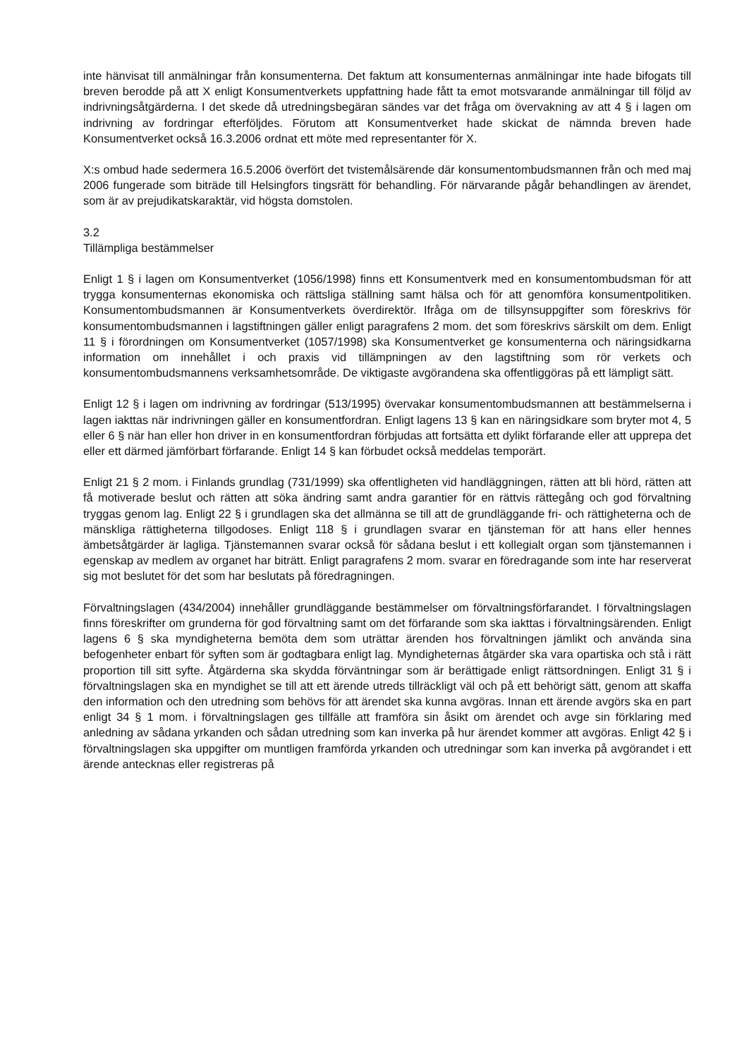inte hänvisat till anmälningar från konsumenterna. Det faktum att konsumenternas anmälningar inte hade bifogats till breven berodde på att X enligt Konsumentverkets uppfattning hade fått ta emot motsvarande anmälningar till följd av indrivningsåtgärderna. I det skede då utredningsbegäran sändes var det fråga om övervakning av att 4 § i lagen om indrivning av fordringar efterföljdes. Förutom att Konsumentverket hade skickat de nämnda breven hade Konsumentverket också 16.3.2006 ordnat ett möte med representanter för X.
X:s ombud hade sedermera 16.5.2006 överfört det tvistemålsärende där konsumentombudsmannen från och med maj 2006 fungerade som biträde till Helsingfors tingsrätt för behandling. För närvarande pågår behandlingen av ärendet, som är av prejudikatskaraktär, vid högsta domstolen.
3.2
Tillämpliga bestämmelser
Enligt 1 § i lagen om Konsumentverket (1056/1998) finns ett Konsumentverk med en konsumentombudsman för att trygga konsumenternas ekonomiska och rättsliga ställning samt hälsa och för att genomföra konsumentpolitiken. Konsumentombudsmannen är Konsumentverkets överdirektör. Ifråga om de tillsynsuppgifter som föreskrivs för konsumentombudsmannen i lagstiftningen gäller enligt paragrafens 2 mom. det som föreskrivs särskilt om dem. Enligt 11 § i förordningen om Konsumentverket (1057/1998) ska Konsumentverket ge konsumenterna och näringsidkarna information om innehållet i och praxis vid tillämpningen av den lagstiftning som rör verkets och konsumentombudsmannens verksamhetsområde. De viktigaste avgörandena ska offentliggöras på ett lämpligt sätt.
Enligt 12 § i lagen om indrivning av fordringar (513/1995) övervakar konsumentombudsmannen att bestämmelserna i lagen iakttas när indrivningen gäller en konsumentfordran. Enligt lagens 13 § kan en näringsidkare som bryter mot 4, 5 eller 6 § när han eller hon driver in en konsumentfordran förbjudas att fortsätta ett dylikt förfarande eller att upprepa det eller ett därmed jämförbart förfarande. Enligt 14 § kan förbudet också meddelas temporärt.
Enligt 21 § 2 mom. i Finlands grundlag (731/1999) ska offentligheten vid handläggningen, rätten att bli hörd, rätten att få motiverade beslut och rätten att söka ändring samt andra garantier för en rättvis rättegång och god förvaltning tryggas genom lag. Enligt 22 § i grundlagen ska det allmänna se till att de grundläggande fri- och rättigheterna och de mänskliga rättigheterna tillgodoses. Enligt 118 § i grundlagen svarar en tjänsteman för att hans eller hennes ämbetsåtgärder är lagliga. Tjänstemannen svarar också för sådana beslut i ett kollegialt organ som tjänstemannen i egenskap av medlem av organet har biträtt. Enligt paragrafens 2 mom. svarar en föredragande som inte har reserverat sig mot beslutet för det som har beslutats på föredragningen.
Förvaltningslagen (434/2004) innehåller grundläggande bestämmelser om förvaltningsförfarandet. I förvaltningslagen finns föreskrifter om grunderna för god förvaltning samt om det förfarande som ska iakttas i förvaltningsärenden. Enligt lagens 6 § ska myndigheterna bemöta dem som uträttar ärenden hos förvaltningen jämlikt och använda sina befogenheter enbart för syften som är godtagbara enligt lag. Myndigheternas åtgärder ska vara opartiska och stå i rätt proportion till sitt syfte. Åtgärderna ska skydda förväntningar som är berättigade enligt rättsordningen. Enligt 31 § i förvaltningslagen ska en myndighet se till att ett ärende utreds tillräckligt väl och på ett behörigt sätt, genom att skaffa den information och den utredning som behövs för att ärendet ska kunna avgöras. Innan ett ärende avgörs ska en part enligt 34 § 1 mom. i förvaltningslagen ges tillfälle att framföra sin åsikt om ärendet och avge sin förklaring med anledning av sådana yrkanden och sådan utredning som kan inverka på hur ärendet kommer att avgöras. Enligt 42 § i förvaltningslagen ska uppgifter om muntligen framförda yrkanden och utredningar som kan inverka på avgörandet i ett ärende antecknas eller registreras på